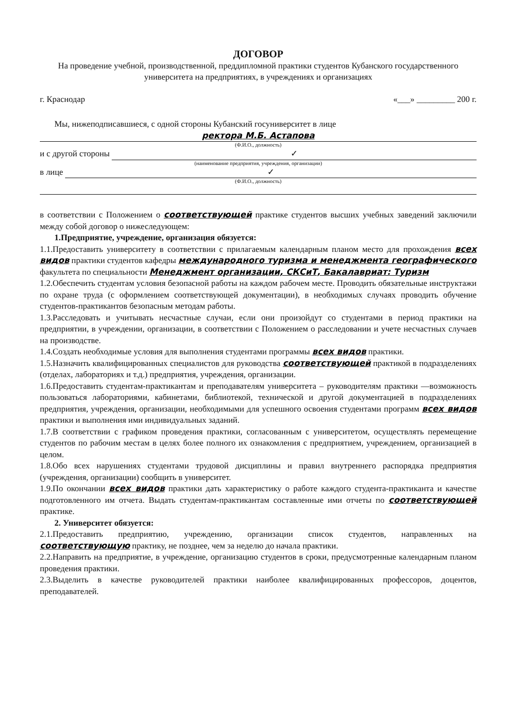ДОГОВОР
На проведение учебной, производственной, преддипломной практики студентов Кубанского государственного университета на предприятиях, в учреждениях и организациях
г. Краснодар «___» _________ 200 г.
Мы, нижеподписавшиеся, с одной стороны Кубанский госуниверситет в лице
ректора М.Б. Астапова
(Ф.И.О., должность)
и с другой стороны ✓
(наименование предприятия, учреждения, организации)
в лице ✓
(Ф.И.О., должность)
в соответствии с Положением о соответствующей практике студентов высших учебных заведений заключили между собой договор о нижеследующем:
1.Предприятие, учреждение, организация обязуется:
1.1.Предоставить университету в соответствии с прилагаемым календарным планом место для прохождения всех видов практики студентов кафедры международного туризма и менеджмента географического факультета по специальности Менеджмент организации, СКСиТ, Бакалавриат: Туризм
1.2.Обеспечить студентам условия безопасной работы на каждом рабочем месте. Проводить обязательные инструктажи по охране труда (с оформлением соответствующей документации), в необходимых случаях проводить обучение студентов-практикантов безопасным методам работы.
1.3.Расследовать и учитывать несчастные случаи, если они произойдут со студентами в период практики на предприятии, в учреждении, организации, в соответствии с Положением о расследовании и учете несчастных случаев на производстве.
1.4.Создать необходимые условия для выполнения студентами программы всех видов практики.
1.5.Назначить квалифицированных специалистов для руководства соответствующей практикой в подразделениях (отделах, лабораториях и т.д.) предприятия, учреждения, организации.
1.6.Предоставить студентам-практикантам и преподавателям университета – руководителям практики —возможность пользоваться лабораториями, кабинетами, библиотекой, технической и другой документацией в подразделениях предприятия, учреждения, организации, необходимыми для успешного освоения студентами программ всех видов практики и выполнения ими индивидуальных заданий.
1.7.В соответствии с графиком проведения практики, согласованным с университетом, осуществлять перемещение студентов по рабочим местам в целях более полного их ознакомления с предприятием, учреждением, организацией в целом.
1.8.Обо всех нарушениях студентами трудовой дисциплины и правил внутреннего распорядка предприятия (учреждения, организации) сообщить в университет.
1.9.По окончании всех видов практики дать характеристику о работе каждого студента-практиканта и качестве подготовленного им отчета. Выдать студентам-практикантам составленные ими отчеты по соответствующей практике.
2. Университет обязуется:
2.1.Предоставить предприятию, учреждению, организации список студентов, направленных на соответствующую практику, не позднее, чем за неделю до начала практики.
2.2.Направить на предприятие, в учреждение, организацию студентов в сроки, предусмотренные календарным планом проведения практики.
2.3.Выделить в качестве руководителей практики наиболее квалифицированных профессоров, доцентов, преподавателей.